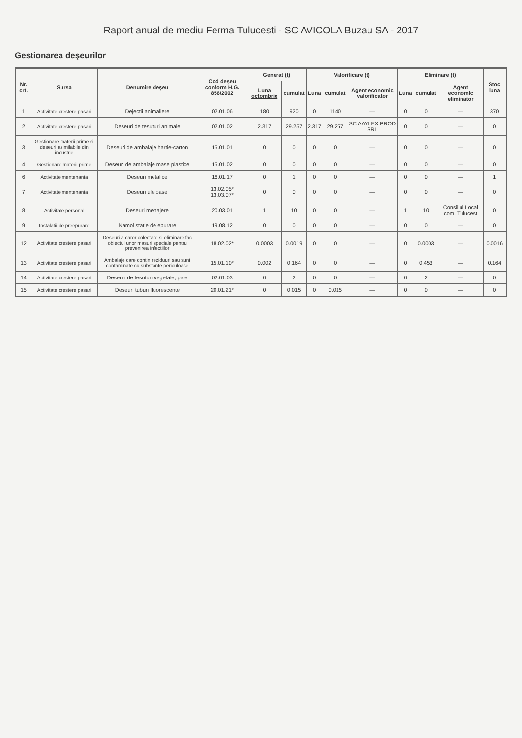Raport anual de mediu Ferma Tulucesti - SC AVICOLA Buzau SA - 2017
Gestionarea deşeurilor
| Nr. crt. | Sursa | Denumire deşeu | Cod deşeu conform H.G. 856/2002 | Generat (t) | | Valorificare (t) | | | Eliminare (t) | | | Stoc luna |
| --- | --- | --- | --- | --- | --- | --- | --- | --- | --- | --- | --- | --- |
| | | | | Luna octombrie | cumulat | Luna | cumulat | Agent economic valorificator | Luna | cumulat | Agent economic eliminator | |
| 1 | Activitate crestere pasari | Dejectii animaliere | 02.01.06 | 180 | 920 | 0 | 1140 | — | 0 | 0 | — | 370 |
| 2 | Activitate crestere pasari | Deseuri de tesuturi animale | 02.01.02 | 2.317 | 29.257 | 2.317 | 29.257 | SC AAYLEX PROD SRL | 0 | 0 | — | 0 |
| 3 | Gestionare materii prime si deseuri asimilabile din industrie | Deseuri de ambalaje hartie-carton | 15.01.01 | 0 | 0 | 0 | 0 | — | 0 | 0 | — | 0 |
| 4 | Gestionare materii prime | Deseuri de ambalaje mase plastice | 15.01.02 | 0 | 0 | 0 | 0 | — | 0 | 0 | — | 0 |
| 6 | Activitate mentenanta | Deseuri metalice | 16.01.17 | 0 | 1 | 0 | 0 | — | 0 | 0 | — | 1 |
| 7 | Activitate mentenanta | Deseuri uleioase | 13.02.05* 13.03.07* | 0 | 0 | 0 | 0 | — | 0 | 0 | — | 0 |
| 8 | Activitate personal | Deseuri menajere | 20.03.01 | 1 | 10 | 0 | 0 | — | 1 | 10 | Consiliul Local com. Tulucest | 0 |
| 9 | Instalatii de preepurare | Namol statie de epurare | 19.08.12 | 0 | 0 | 0 | 0 | — | 0 | 0 | — | 0 |
| 12 | Activitate crestere pasari | Deseuri a caror colectare si eliminare fac obiectul unor masuri speciale pentru prevenirea infectiilor | 18.02.02* | 0.0003 | 0.0019 | 0 | 0 | — | 0 | 0.0003 | — | 0.0016 |
| 13 | Activitate crestere pasari | Ambalaje care contin reziduuri sau sunt contaminate cu substante periculoase | 15.01.10* | 0.002 | 0.164 | 0 | 0 | — | 0 | 0.453 | — | 0.164 |
| 14 | Activitate crestere pasari | Deseuri de tesuturi vegetale, paie | 02.01.03 | 0 | 2 | 0 | 0 | — | 0 | 2 | — | 0 |
| 15 | Activitate crestere pasari | Deseuri tuburi fluorescente | 20.01.21* | 0 | 0.015 | 0 | 0.015 | — | 0 | 0 | — | 0 |